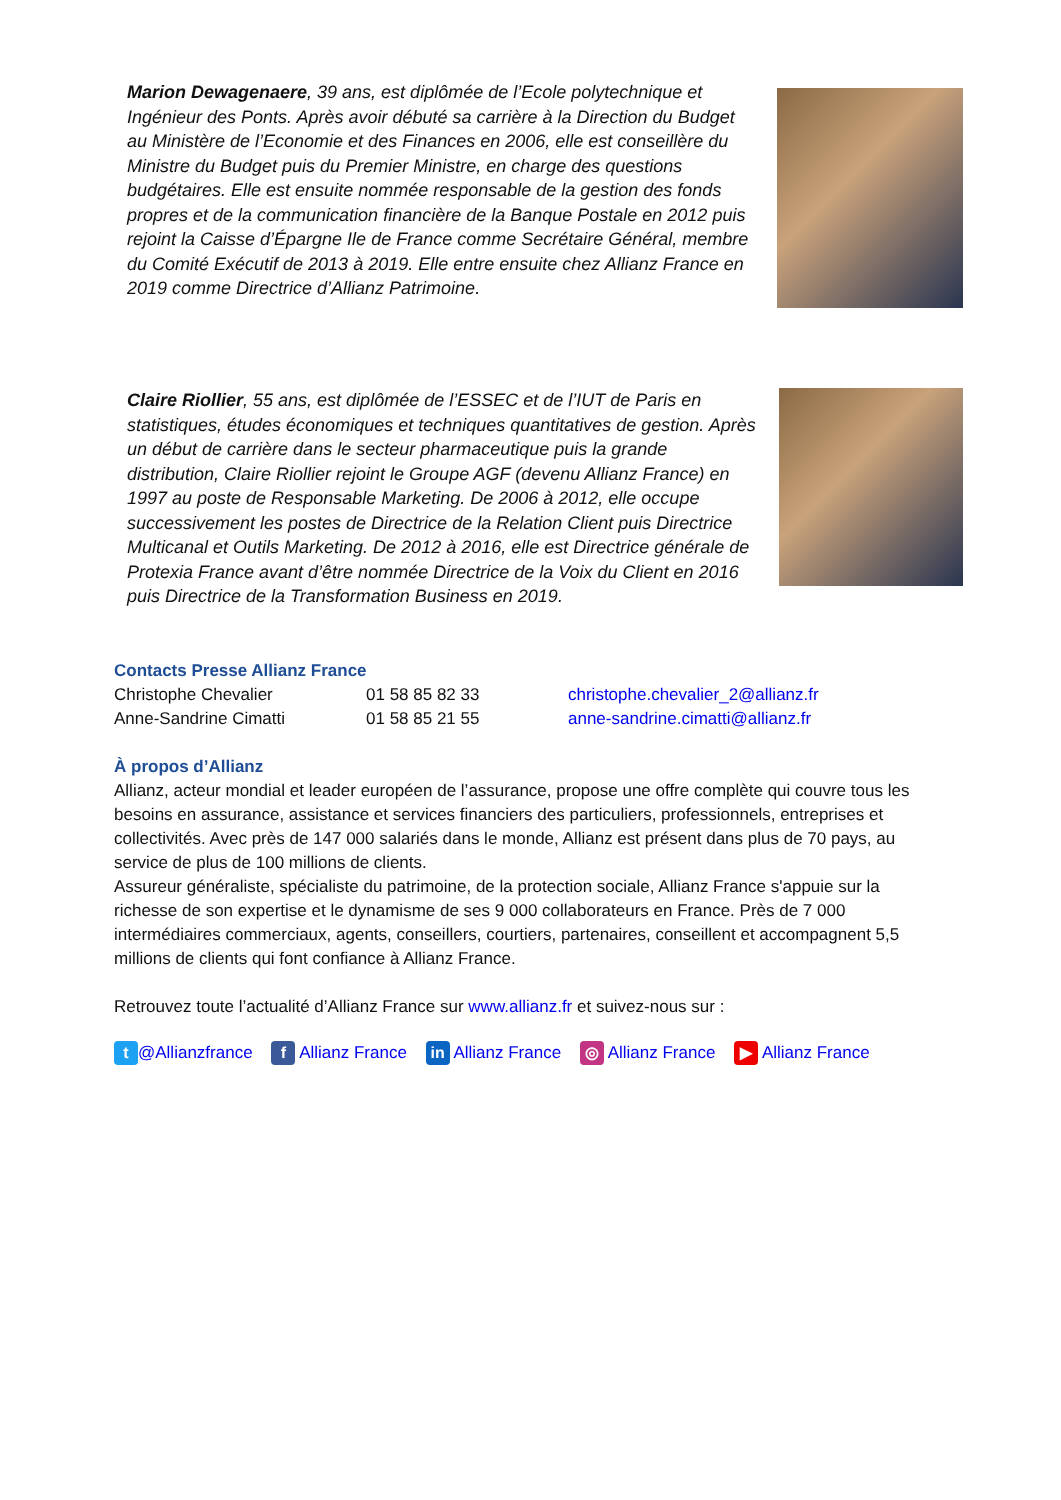Marion Dewagenaere, 39 ans, est diplômée de l’Ecole polytechnique et Ingénieur des Ponts. Après avoir débuté sa carrière à la Direction du Budget au Ministère de l’Economie et des Finances en 2006, elle est conseillère du Ministre du Budget puis du Premier Ministre, en charge des questions budgétaires. Elle est ensuite nommée responsable de la gestion des fonds propres et de la communication financière de la Banque Postale en 2012 puis rejoint la Caisse d’Épargne Ile de France comme Secrétaire Général, membre du Comité Exécutif de 2013 à 2019. Elle entre ensuite chez Allianz France en 2019 comme Directrice d’Allianz Patrimoine.
Claire Riollier, 55 ans, est diplômée de l’ESSEC et de l’IUT de Paris en statistiques, études économiques et techniques quantitatives de gestion. Après un début de carrière dans le secteur pharmaceutique puis la grande distribution, Claire Riollier rejoint le Groupe AGF (devenu Allianz France) en 1997 au poste de Responsable Marketing. De 2006 à 2012, elle occupe successivement les postes de Directrice de la Relation Client puis Directrice Multicanal et Outils Marketing. De 2012 à 2016, elle est Directrice générale de Protexia France avant d’être nommée Directrice de la Voix du Client en 2016 puis Directrice de la Transformation Business en 2019.
Contacts Presse Allianz France
| Christophe Chevalier | 01 58 85 82 33 | christophe.chevalier_2@allianz.fr |
| Anne-Sandrine Cimatti | 01 58 85 21 55 | anne-sandrine.cimatti@allianz.fr |
À propos d’Allianz
Allianz, acteur mondial et leader européen de l’assurance, propose une offre complète qui couvre tous les besoins en assurance, assistance et services financiers des particuliers, professionnels, entreprises et collectivités. Avec près de 147 000 salariés dans le monde, Allianz est présent dans plus de 70 pays, au service de plus de 100 millions de clients.
Assureur généraliste, spécialiste du patrimoine, de la protection sociale, Allianz France s'appuie sur la richesse de son expertise et le dynamisme de ses 9 000 collaborateurs en France. Près de 7 000 intermédiaires commerciaux, agents, conseillers, courtiers, partenaires, conseillent et accompagnent 5,5 millions de clients qui font confiance à Allianz France.
Retrouvez toute l’actualité d’Allianz France sur www.allianz.fr et suivez-nous sur :
t @Allianzfrance f Allianz France in Allianz France ◎ Allianz France ▶ Allianz France